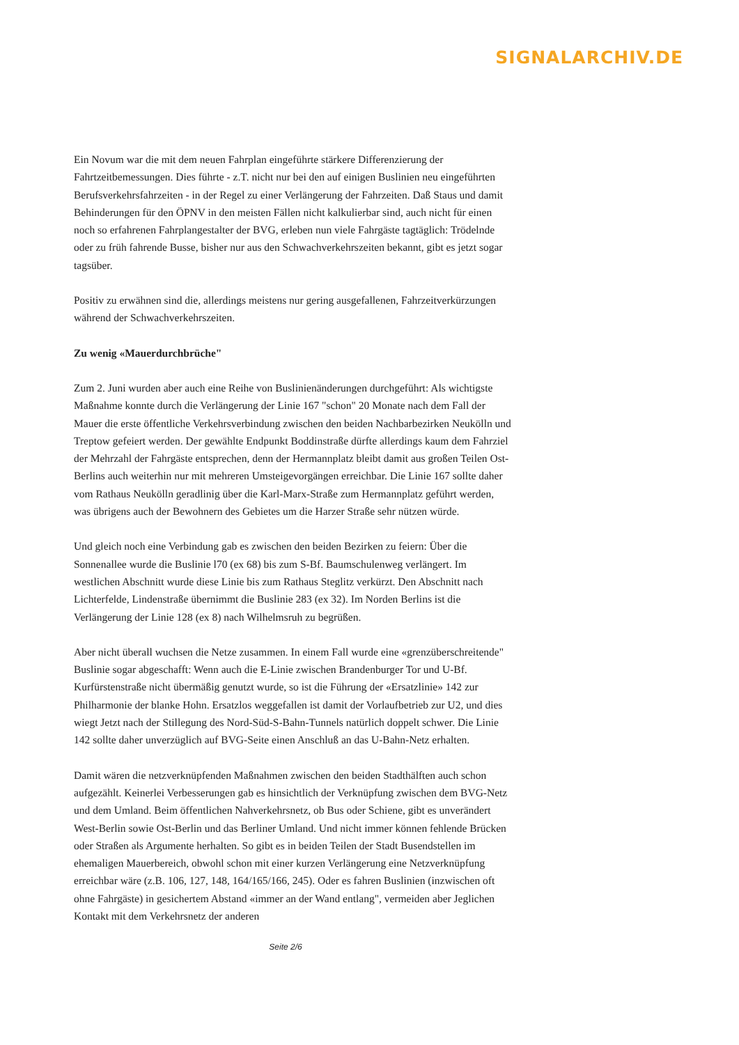SIGNALARCHIV.DE
Ein Novum war die mit dem neuen Fahrplan eingeführte stärkere Differenzierung der Fahrtzeitbemessungen. Dies führte - z.T. nicht nur bei den auf einigen Buslinien neu eingeführten Berufsverkehrsfahrzeiten - in der Regel zu einer Verlängerung der Fahrzeiten. Daß Staus und damit Behinderungen für den ÖPNV in den meisten Fällen nicht kalkulierbar sind, auch nicht für einen noch so erfahrenen Fahrplangestalter der BVG, erleben nun viele Fahrgäste tagtäglich: Trödelnde oder zu früh fahrende Busse, bisher nur aus den Schwachverkehrszeiten bekannt, gibt es jetzt sogar tagsüber.
Positiv zu erwähnen sind die, allerdings meistens nur gering ausgefallenen, Fahrzeitverkürzungen während der Schwachverkehrszeiten.
Zu wenig «Mauerdurchbrüche"
Zum 2. Juni wurden aber auch eine Reihe von Buslinienänderungen durchgeführt: Als wichtigste Maßnahme konnte durch die Verlängerung der Linie 167 "schon" 20 Monate nach dem Fall der Mauer die erste öffentliche Verkehrsverbindung zwischen den beiden Nachbarbezirken Neukölln und Treptow gefeiert werden. Der gewählte Endpunkt Boddinstraße dürfte allerdings kaum dem Fahrziel der Mehrzahl der Fahrgäste entsprechen, denn der Hermannplatz bleibt damit aus großen Teilen Ost-Berlins auch weiterhin nur mit mehreren Umsteigevorgängen erreichbar. Die Linie 167 sollte daher vom Rathaus Neukölln geradlinig über die Karl-Marx-Straße zum Hermannplatz geführt werden, was übrigens auch der Bewohnern des Gebietes um die Harzer Straße sehr nützen würde.
Und gleich noch eine Verbindung gab es zwischen den beiden Bezirken zu feiern: Über die Sonnenallee wurde die Buslinie l70 (ex 68) bis zum S-Bf. Baumschulenweg verlängert. Im westlichen Abschnitt wurde diese Linie bis zum Rathaus Steglitz verkürzt. Den Abschnitt nach Lichterfelde, Lindenstraße übernimmt die Buslinie 283 (ex 32). Im Norden Berlins ist die Verlängerung der Linie 128 (ex 8) nach Wilhelmsruh zu begrüßen.
Aber nicht überall wuchsen die Netze zusammen. In einem Fall wurde eine «grenzüberschreitende" Buslinie sogar abgeschafft: Wenn auch die E-Linie zwischen Brandenburger Tor und U-Bf. Kurfürstenstraße nicht übermäßig genutzt wurde, so ist die Führung der «Ersatzlinie» 142 zur Philharmonie der blanke Hohn. Ersatzlos weggefallen ist damit der Vorlaufbetrieb zur U2, und dies wiegt Jetzt nach der Stillegung des Nord-Süd-S-Bahn-Tunnels natürlich doppelt schwer. Die Linie 142 sollte daher unverzüglich auf BVG-Seite einen Anschluß an das U-Bahn-Netz erhalten.
Damit wären die netzverknüpfenden Maßnahmen zwischen den beiden Stadthälften auch schon aufgezählt. Keinerlei Verbesserungen gab es hinsichtlich der Verknüpfung zwischen dem BVG-Netz und dem Umland. Beim öffentlichen Nahverkehrsnetz, ob Bus oder Schiene, gibt es unverändert West-Berlin sowie Ost-Berlin und das Berliner Umland. Und nicht immer können fehlende Brücken oder Straßen als Argumente herhalten. So gibt es in beiden Teilen der Stadt Busendstellen im ehemaligen Mauerbereich, obwohl schon mit einer kurzen Verlängerung eine Netzverknüpfung erreichbar wäre (z.B. 106, 127, 148, 164/165/166, 245). Oder es fahren Buslinien (inzwischen oft ohne Fahrgäste) in gesichertem Abstand «immer an der Wand entlang", vermeiden aber Jeglichen Kontakt mit dem Verkehrsnetz der anderen
Seite 2/6